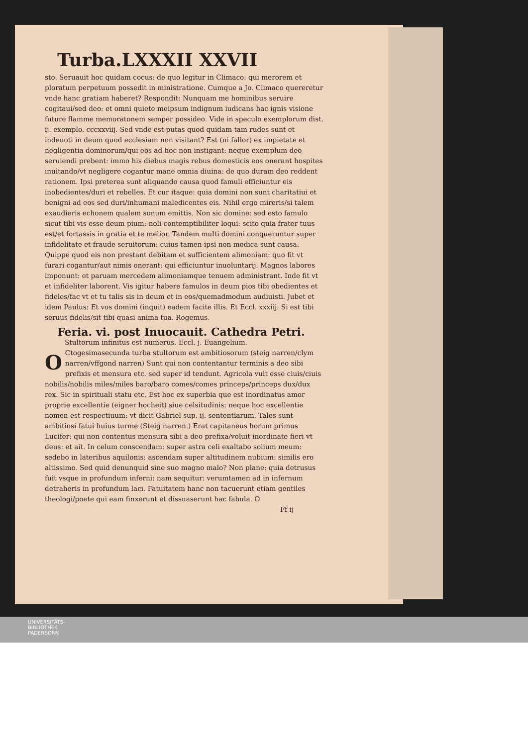Turba.LXXXII XXVII
sto. Seruauit hoc quidam cocus: de quo legitur in Climaco: qui merorem et ploratum perpetuum possedit in ministratione. Cumque a Jo. Climaco quereretur vnde hanc gratiam haberet? Respondit: Nunquam me hominibus seruire cogitaui/sed deo: et omni quiete meipsum indignum iudicans hac ignis visione future flamme memoratonem semper possideo. Vide in speculo exemplorum dist. ij. exemplo. cccxxviij. Sed vnde est putas quod quidam tam rudes sunt et indeuoti in deum quod ecclesiam non visitant? Est (ni fallor) ex impietate et negligentia dominorum/qui eos ad hoc non instigant: neque exemplum deo seruiendi prebent: immo his diebus magis rebus domesticis eos onerant hospites inuitando/vt negligere cogantur mane omnia diuina: de quo duram deo reddent rationem. Ipsi preterea sunt aliquando causa quod famuli efficiuntur eis inobedientes/duri et rebelles. Et cur itaque: quia domini non sunt charitatiui et benigni ad eos sed duri/inhumani maledicentes eis. Nihil ergo mireris/si talem exaudieris echonem qualem sonum emittis. Non sic domine: sed esto famulo sicut tibi vis esse deum pium: noli contemptibiliter loqui: scito quia frater tuus est/et fortassis in gratia et te melior. Tandem multi domini conqueruntur super infidelitate et fraude seruitorum: cuius tamen ipsi non modica sunt causa. Quippe quod eis non prestant debitam et sufficientem alimoniam: quo fit vt furari cogantur/aut nimis onerant: qui efficiuntur inuoluntarij. Magnos labores imponunt: et paruam mercedem alimoniamque tenuem administrant. Inde fit vt et infideliter laborent. Vis igitur habere famulos in deum pios tibi obedientes et fideles/fac vt et tu talis sis in deum et in eos/quemadmodum audiuisti. Jubet et idem Paulus: Et vos domini (inquit) eadem facite illis. Et Eccl. xxxiij. Si est tibi seruus fidelis/sit tibi quasi anima tua. Rogemus.
Feria. vi. post Inuocauit. Cathedra Petri.
Stultorum infinitus est numerus. Eccl. j. Euangelium.
OCtogesimasecunda turba stultorum est ambitiosorum (steig narren/clym narren/vffgond narren) Sunt qui non contentantur terminis a deo sibi prefixis et mensura etc. sed super id tendunt. Agricola vult esse ciuis/ciuis nobilis/nobilis miles/miles baro/baro comes/comes princeps/princeps dux/dux rex. Sic in spirituali statu etc. Est hoc ex superbia que est inordinatus amor proprie excellentie (eigner hocheit) siue celsitudinis: neque hoc excellentie nomen est respectiuum: vt dicit Gabriel sup. ij. sententiarum. Tales sunt ambitiosi fatui huius turme (Steig narren.) Erat capitaneus horum primus Lucifer: qui non contentus mensura sibi a deo prefixa/voluit inordinate fieri vt deus: et ait. In celum conscendam: super astra celi exaltabo solium meum: sedebo in lateribus aquilonis: ascendam super altitudinem nubium: similis ero altissimo. Sed quid denunquid sine suo magno malo? Non plane: quia detrusus fuit vsque in profundum inferni: nam sequitur: verumtamen ad in infernum detraheris in profundum laci. Fatuitatem hanc non tacuerunt etiam gentiles theologi/poete qui eam finxerunt et dissuaserunt hac fabula. O
Ff ij
UNIVERSITÄTS-
BIBLIOTHEK
PADERBORN